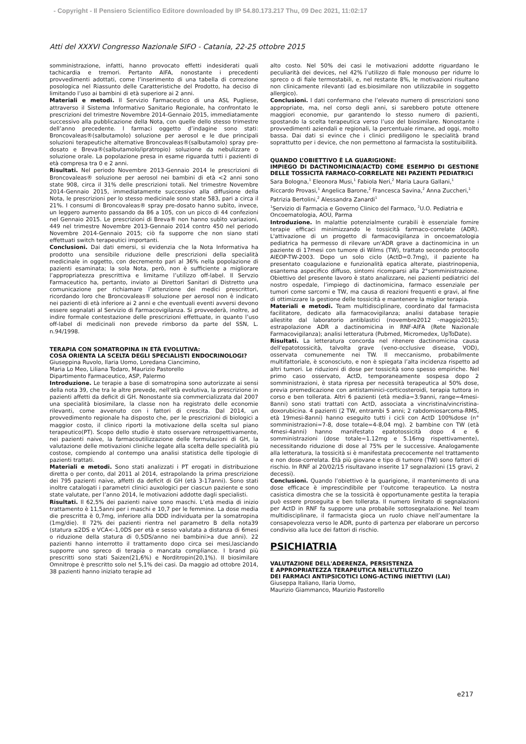- Copyright - Il Pensiero Scientifico Editore downloaded by IP 54.80.173.217 Thu, 09 Dec 2021, 11:02:17
Atti del XXXVI Congresso Nazionale SIFO - Catania, 22-25 ottobre 2015
somministrazione, infatti, hanno provocato effetti indesiderati quali tachicardia e tremori. Pertanto AIFA, nonostante i precedenti provvedimenti adottati, come l’inserimento di una tabella di correzione posologica nel Riassunto delle Caratteristiche del Prodotto, ha deciso di limitando l’uso ai bambini di età superiore ai 2 anni.
Materiali e metodi. Il Servizio Farmaceutico di una ASL Pugliese, attraverso il Sistema Informativo Sanitario Regionale, ha confrontato le prescrizioni del trimestre Novembre 2014-Gennaio 2015, immediatamente successivo alla pubblicazione della Nota, con quelle dello stesso trimestre dell’anno precedente. I farmaci oggetto d’indagine sono stati: Broncovaleas®(salbutamolo) soluzione per aerosol e le due principali soluzioni terapeutiche alternative Broncovaleas®(salbutamolo) spray pre-dosato e Breva®(salbutamolo/ipratropio) soluzione da nebulizzare o soluzione orale. La popolazione presa in esame riguarda tutti i pazienti di età compresa tra 0 e 2 anni.
Risultati. Nel periodo Novembre 2013-Gennaio 2014 le prescrizioni di Broncovaleas® soluzione per aerosol nei bambini di età <2 anni sono state 908, circa il 31% delle prescrizioni totali. Nel trimestre Novembre 2014-Gennaio 2015, immediatamente successivo alla diffusione della Nota, le prescrizioni per lo stesso medicinale sono state 583, pari a circa il 21%. I consumi di Broncovaleas® spray pre-dosato hanno subìto, invece, un leggero aumento passando da 86 a 105, con un picco di 44 confezioni nel Gennaio 2015. Le prescrizioni di Breva® non hanno subìto variazioni, 449 nel trimestre Novembre 2013-Gennaio 2014 contro 450 nel periodo Novembre 2014-Gennaio 2015; ciò fa supporre che non siano stati effettuati switch terapeutici importanti.
Conclusioni. Dai dati emersi, si evidenzia che la Nota Informativa ha prodotto una sensibile riduzione delle prescrizioni della specialità medicinale in oggetto, con decremento pari al 36% nella popolazione di pazienti esaminata; la sola Nota, però, non è sufficiente a migliorare l’appropriatezza prescrittiva e limitarne l’utilizzo off-label. Il Servzio Farmaceutico ha, pertanto, inviato ai Direttori Sanitari di Distretto una comunicazione per richiamare l’attenzione dei medici prescrittori, ricordando loro che Broncovaleas® soluzione per aerosol non è indicato nei pazienti di età inferiore ai 2 anni e che eventuali eventi avversi devono essere segnalati al Servizio di Farmacovigilanza. Si provvederà, inoltre, ad indire formale contestazione delle prescrizioni effettuate, in quanto l’uso off-label di medicinali non prevede rimborso da parte del SSN, L. n.94/1998.
TERAPIA CON SOMATROPINA IN ETÀ EVOLUTIVA:
COSA ORIENTA LA SCELTA DEGLI SPECIALISTI ENDOCRINOLOGI?
Giuseppina Ruvolo, Ilaria Uomo, Loredana Ciancimino,
Maria Lo Meo, Liliana Todaro, Maurizio Pastorello
Dipartimento Farmaceutico, ASP, Palermo
Introduzione. Le terapie a base di somatropina sono autorizzate ai sensi della nota 39, che tra le altre prevede, nell’età evolutiva, la prescrizione in pazienti affetti da deficit di GH. Nonostante sia commercializzata dal 2007 una specialità biosimilare, la classe non ha registrato delle economie rilevanti, come avvenuto con i fattori di crescita. Dal 2014, un provvedimento regionale ha disposto che, per le prescrizioni di biologici a maggior costo, il clinico riporti la motivazione della scelta sul piano terapeutico(PT). Scopo dello studio è stato osservare retrospettivamente, nei pazienti naive, la farmacoutilizzazione delle formulazioni di GH, la valutazione delle motivazioni cliniche legate alla scelta delle specialità più costose, compiendo al contempo una analisi statistica delle tipologie di pazienti trattati.
Materiali e metodi. Sono stati analizzati i PT erogati in distribuzione diretta o per conto, dal 2011 al 2014, estrapolando la prima prescrizione dei 795 pazienti naive, affetti da deficit di GH (età 3-17anni). Sono stati inoltre catalogati i parametri clinici auxologici per ciascun paziente e sono state valutate, per l’anno 2014, le motivazioni addotte dagli specialisti.
Risultati. Il 62,5% dei pazienti naive sono maschi. L’età media di inizio trattamento è 11,5anni per i maschi e 10,7 per le femmine. La dose media die prescritta è 0,7mg, inferiore alla DDD individuata per la somatropina (1mg/die). Il 72% dei pazienti rientra nel parametro B della nota39 (statura ≤2DS e VCA<-1,0DS per età e sesso valutata a distanza di 6mesi o riduzione della statura di 0,5DS/anno nei bambini>a due anni). 22 pazienti hanno interrotto il trattamento dopo circa sei mesi,lasciando supporre uno spreco di terapia o mancata compliance. I brand più prescritti sono stati Saizen(21,6%) e Norditropin(20,1%). Il biosimilare Omnitrope è prescritto solo nel 5,1% dei casi. Da maggio ad ottobre 2014, 38 pazienti hanno iniziato terapie ad
alto costo. Nel 50% dei casi le motivazioni addotte riguardano le peculiarità dei devices, nel 42% l’utilizzo di fiale monouso per ridurre lo spreco o di fiale termostabili, e, nel restante 8%, le motivazioni risultano non clinicamente rilevanti (ad es.biosimilare non utilizzabile in soggetto allergico).
Conclusioni. I dati confermano che l’elevato numero di prescrizioni sono appropriate, ma, nel corso degli anni, si sarebbero potute ottenere maggiori economie, pur garantendo lo stesso numero di pazienti, spostando la scelta terapeutica verso l’uso del biosimilare. Nonostante i provvedimenti aziendali e regionali, la percentuale rimane, ad oggi, molto bassa. Dai dati si evince che i clinici prediligono le specialità brand soprattutto per i device, che non permettono al farmacista la sostituibilità.
QUANDO L’OBIETTIVO È LA GUARIGIONE:
IMPIEGO DI DACTINOMICINA(ACTD) COME ESEMPIO DI GESTIONE DELLE TOSSICITÀ FARMACO-CORRELATE NEI PAZIENTI PEDIATRICI
Sara Bologna,<sup>1</sup> Eleonora Musi,<sup>1</sup> Fabiola Neri,<sup>2</sup> Maria Laura Gallani,<sup>1</sup> Riccardo Provasi,<sup>1</sup> Angelica Barone,<sup>2</sup> Francesca Savina,<sup>2</sup> Anna Zuccheri,<sup>1</sup> Patrizia Bertolini,<sup>2</sup> Alessandra Zanardi<sup>1</sup>
<sup>1</sup> Servizio di Farmacia e Governo Clinico del Farmaco, <sup>2</sup>U.O. Pediatria e Oncoematologia, AOU, Parma
Introduzione. In malattie potenzialmente curabili è essenziale fornire terapie efficaci minimizzando le tossicità farmaco-correlate (ADR). L'attivazione di un progetto di farmacovigilanza in oncoematologia pediatrica ha permesso di rilevare un'ADR grave a dactinomicina in un paziente di 17mesi con tumore di Wilms (TW), trattato secondo protocollo AIEOP-TW-2003. Dopo un solo ciclo (ActD=0.7mg), il paziente ha presentato coagulazione e funzionalità epatica alterate, piastrinopenia, esantema aspecifico diffuso, sintomi ricomparsi alla 2°somministrazione. Obiettivo del presente lavoro è stato analizzare, nei pazienti pediatrici del nostro ospedale, l’impiego di dactinomicina, farmaco essenziale per tumori come sarcomi e TW, ma causa di reazioni frequenti e gravi, al fine di ottimizzare la gestione delle tossicità e mantenere la miglior terapia.
Materiali e metodi. Team multidisciplinare, coordinato dal farmacista facilitatore, dedicato alla farmacovigilanza; analisi database terapie allestite dal laboratorio antiblastici (novembre2012 –maggio2015); estrapolazione ADR a dactinomicina in RNF-AIFA (Rete Nazionale Farmacovigilanza); analisi letteratura (Pubmed, Micromedex, UpToDate).
Risultati. La letteratura concorda nel ritenere dactinomicina causa dell'epatotossicità, talvolta grave (veno-occlusive disease, VOD), osservata comunemente nei TW. Il meccanismo, probabilmente multifattoriale, è sconosciuto, e non è spiegata l’alta incidenza rispetto ad altri tumori. Le riduzioni di dose per tossicità sono spesso empiriche. Nel primo caso osservato, ActD, temporaneamente sospesa dopo 2 somministrazioni, è stata ripresa per necessità terapeutica al 50% dose, previa premedicazione con antistaminici-corticosteroidi, terapia tuttora in corso e ben tollerata. Altri 6 pazienti (età media=3.9anni, range=4mesi-8anni) sono stati trattati con ActD, associata a vincristina/vincristina-doxorubicina. 4 pazienti (2 TW, entrambi 5 anni; 2 rabdomiosarcoma-RMS, età 19mesi-8anni) hanno eseguito tutti i cicli con ActD 100%dose (n° somministrazioni=7-8, dose totale=4-8,04 mg). 2 bambine con TW (età 4mesi-4anni) hanno manifestato epatotossicità dopo 4 e 6 somministrazioni (dose totale=1.12mg e 5.16mg rispettivamente), necessitando riduzione di dose al 75% per le successive. Analogamente alla letteratura, la tossicità si è manifestata precocemente nel trattamento e non dose-correlata. Età più giovane e tipo di tumore (TW) sono fattori di rischio. In RNF al 20/02/15 risultavano inserite 17 segnalazioni (15 gravi, 2 decessi).
Conclusioni. Quando l’obiettivo è la guarigione, il mantenimento di una dose efficace è imprescindibile per l’outcome terapeutico. La nostra casistica dimostra che se la tossicità è opportunamente gestita la terapia può essere proseguita e ben tollerata. Il numero limitato di segnalazioni per ActD in RNF fa supporre una probabile sottosegnalazione. Nel team multidisciplinare, il farmacista gioca un ruolo chiave nell’aumentare la consapevolezza verso le ADR, punto di partenza per elaborare un percorso condiviso alla luce dei fattori di rischio.
PSICHIATRIA
VALUTAZIONE DELL'ADERENZA, PERSISTENZA
E APPROPRIATEZZA TERAPEUTICA NELL’UTILIZZO
DEI FARMACI ANTIPSICOTICI LONG-ACTING INIETTIVI (LAI)
Giuseppa Italiano, Ilaria Uomo,
Maurizio Giammanco, Maurizio Pastorello
e217